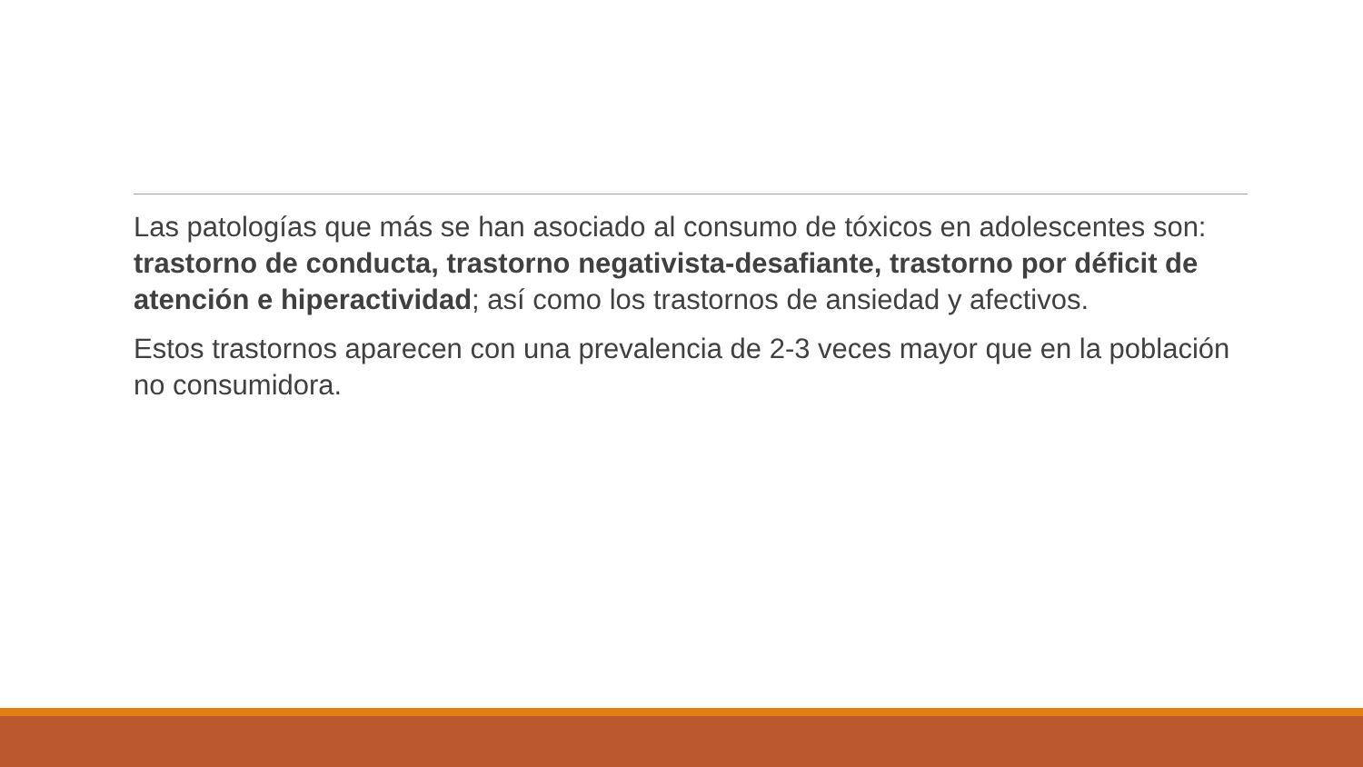Las patologías que más se han asociado al consumo de tóxicos en adolescentes son: trastorno de conducta, trastorno negativista-desafiante, trastorno por déficit de atención e hiperactividad; así como los trastornos de ansiedad y afectivos.
Estos trastornos aparecen con una prevalencia de 2-3 veces mayor que en la población no consumidora.